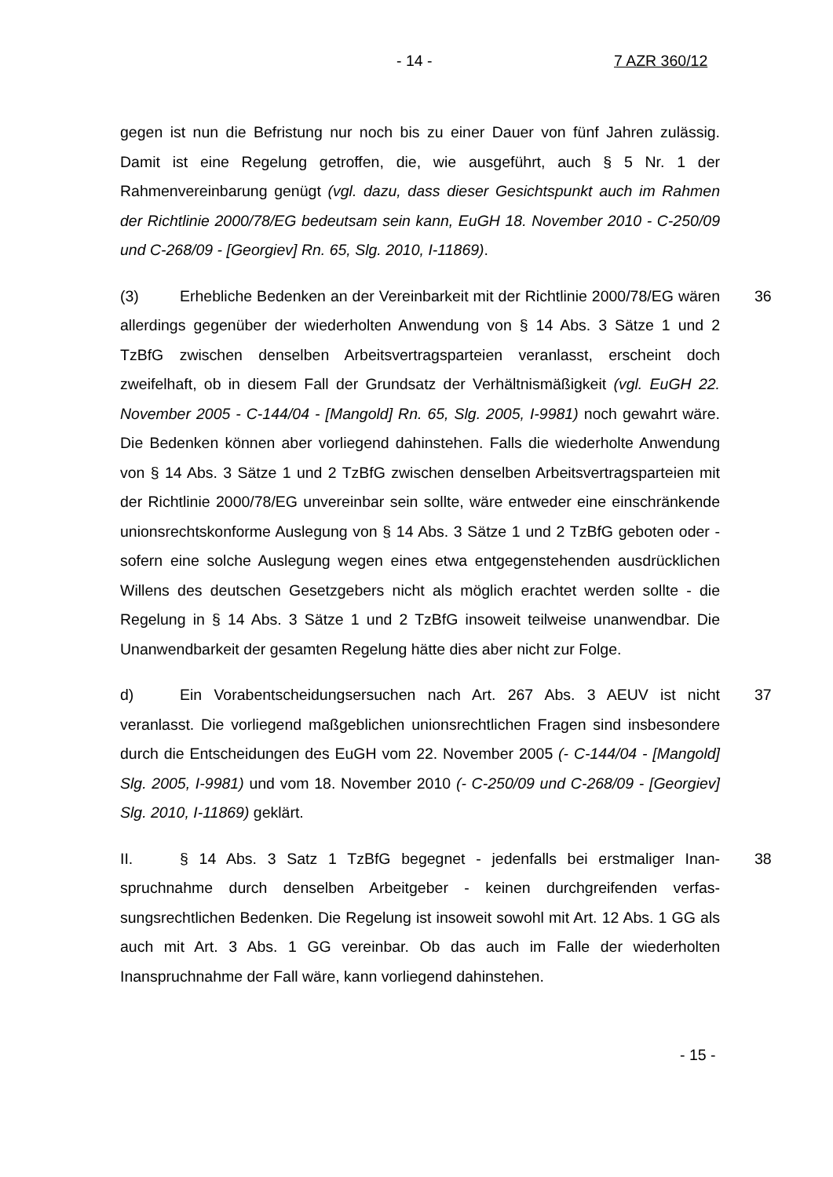- 14 - 7 AZR 360/12
gegen ist nun die Befristung nur noch bis zu einer Dauer von fünf Jahren zuläs­sig. Damit ist eine Regelung getroffen, die, wie ausgeführt, auch § 5 Nr. 1 der Rahmenvereinbarung genügt (vgl. dazu, dass dieser Gesichtspunkt auch im Rahmen der Richtlinie 2000/78/EG bedeutsam sein kann, EuGH 18. November 2010 - C-250/09 und C-268/09 - [Georgiev] Rn. 65, Slg. 2010, I-11869).
(3) Erhebliche Bedenken an der Vereinbarkeit mit der Richtlinie 2000/78/EG wären allerdings gegenüber der wiederholten Anwendung von § 14 Abs. 3 Sätze 1 und 2 TzBfG zwischen denselben Arbeitsvertragsparteien veran­lasst, erscheint doch zweifelhaft, ob in diesem Fall der Grundsatz der Verhält­nismäßigkeit (vgl. EuGH 22. November 2005 - C-144/04 - [Mangold] Rn. 65, Slg. 2005, I-9981) noch gewahrt wäre. Die Bedenken können aber vorliegend dahinstehen. Falls die wiederholte Anwendung von § 14 Abs. 3 Sätze 1 und 2 TzBfG zwischen denselben Arbeitsvertragsparteien mit der Richtlinie 2000/78/EG unvereinbar sein sollte, wäre entweder eine einschränkende uni­onsrechtskonforme Auslegung von § 14 Abs. 3 Sätze 1 und 2 TzBfG geboten oder - sofern eine solche Auslegung wegen eines etwa entgegenstehenden ausdrücklichen Willens des deutschen Gesetzgebers nicht als möglich erachtet werden sollte - die Regelung in § 14 Abs. 3 Sätze 1 und 2 TzBfG insoweit teil­weise unanwendbar. Die Unanwendbarkeit der gesamten Regelung hätte dies aber nicht zur Folge. 36
d) Ein Vorabentscheidungsersuchen nach Art. 267 Abs. 3 AEUV ist nicht veranlasst. Die vorliegend maßgeblichen unionsrechtlichen Fragen sind insbe­sondere durch die Entscheidungen des EuGH vom 22. November 2005 (- C-144/04 - [Mangold] Slg. 2005, I-9981) und vom 18. November 2010 (- C-250/09 und C-268/09 - [Georgiev] Slg. 2010, I-11869) geklärt. 37
II. § 14 Abs. 3 Satz 1 TzBfG begegnet - jedenfalls bei erstmaliger Inan­spruchnahme durch denselben Arbeitgeber - keinen durchgreifenden verfas­sungsrechtlichen Bedenken. Die Regelung ist insoweit sowohl mit Art. 12 Abs. 1 GG als auch mit Art. 3 Abs. 1 GG vereinbar. Ob das auch im Falle der wieder­holten Inanspruchnahme der Fall wäre, kann vorliegend dahinstehen. 38
- 15 -